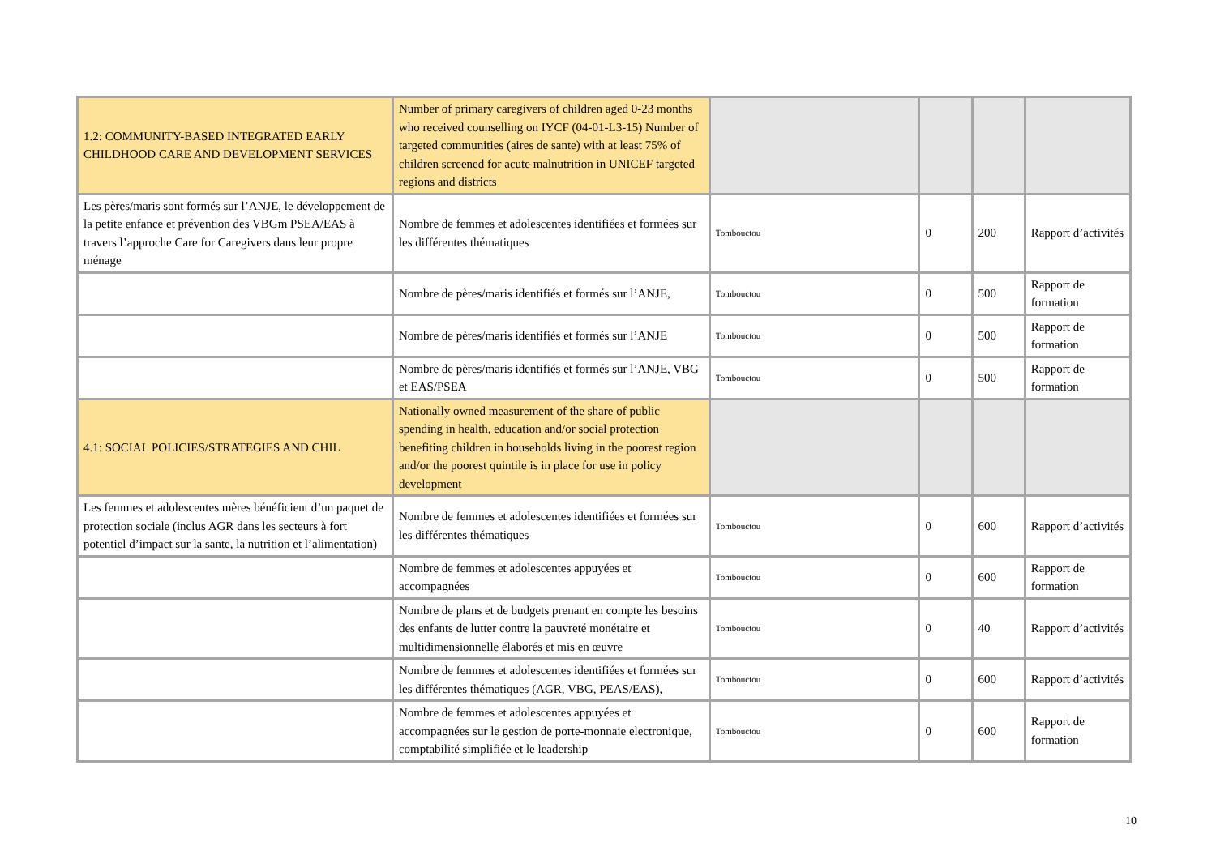| 1.2: COMMUNITY-BASED INTEGRATED EARLY CHILDHOOD CARE AND DEVELOPMENT SERVICES | Number of primary caregivers of children aged 0-23 months who received counselling on IYCF (04-01-L3-15) Number of targeted communities (aires de sante) with at least 75% of children screened for acute malnutrition in UNICEF targeted regions and districts | | | | |
| Les pères/maris sont formés sur l’ANJE, le développement de la petite enfance et prévention des VBGm PSEA/EAS à travers l’approche Care for Caregivers dans leur propre ménage | Nombre de femmes et adolescentes identifiées et formées sur les différentes thématiques | Tombouctou | 0 | 200 | Rapport d’activités |
| | Nombre de pères/maris identifiés et formés sur l’ANJE, | Tombouctou | 0 | 500 | Rapport de formation |
| | Nombre de pères/maris identifiés et formés sur l’ANJE | Tombouctou | 0 | 500 | Rapport de formation |
| | Nombre de pères/maris identifiés et formés sur l’ANJE, VBG et EAS/PSEA | Tombouctou | 0 | 500 | Rapport de formation |
| 4.1: SOCIAL POLICIES/STRATEGIES AND CHIL | Nationally owned measurement of the share of public spending in health, education and/or social protection benefiting children in households living in the poorest region and/or the poorest quintile is in place for use in policy development | | | | |
| Les femmes et adolescentes mères bénéficient d’un paquet de protection sociale (inclus AGR dans les secteurs à fort potentiel d’impact sur la sante, la nutrition et l’alimentation) | Nombre de femmes et adolescentes identifiées et formées sur les différentes thématiques | Tombouctou | 0 | 600 | Rapport d’activités |
| | Nombre de femmes et adolescentes appuyées et accompagnées | Tombouctou | 0 | 600 | Rapport de formation |
| | Nombre de plans et de budgets prenant en compte les besoins des enfants de lutter contre la pauvreté monétaire et multidimensionnelle élaborés et mis en œuvre | Tombouctou | 0 | 40 | Rapport d’activités |
| | Nombre de femmes et adolescentes identifiées et formées sur les différentes thématiques (AGR, VBG, PEAS/EAS), | Tombouctou | 0 | 600 | Rapport d’activités |
| | Nombre de femmes et adolescentes appuyées et accompagnées sur le gestion de porte-monnaie electronique, comptabilité simplifiée et le leadership | Tombouctou | 0 | 600 | Rapport de formation |
10